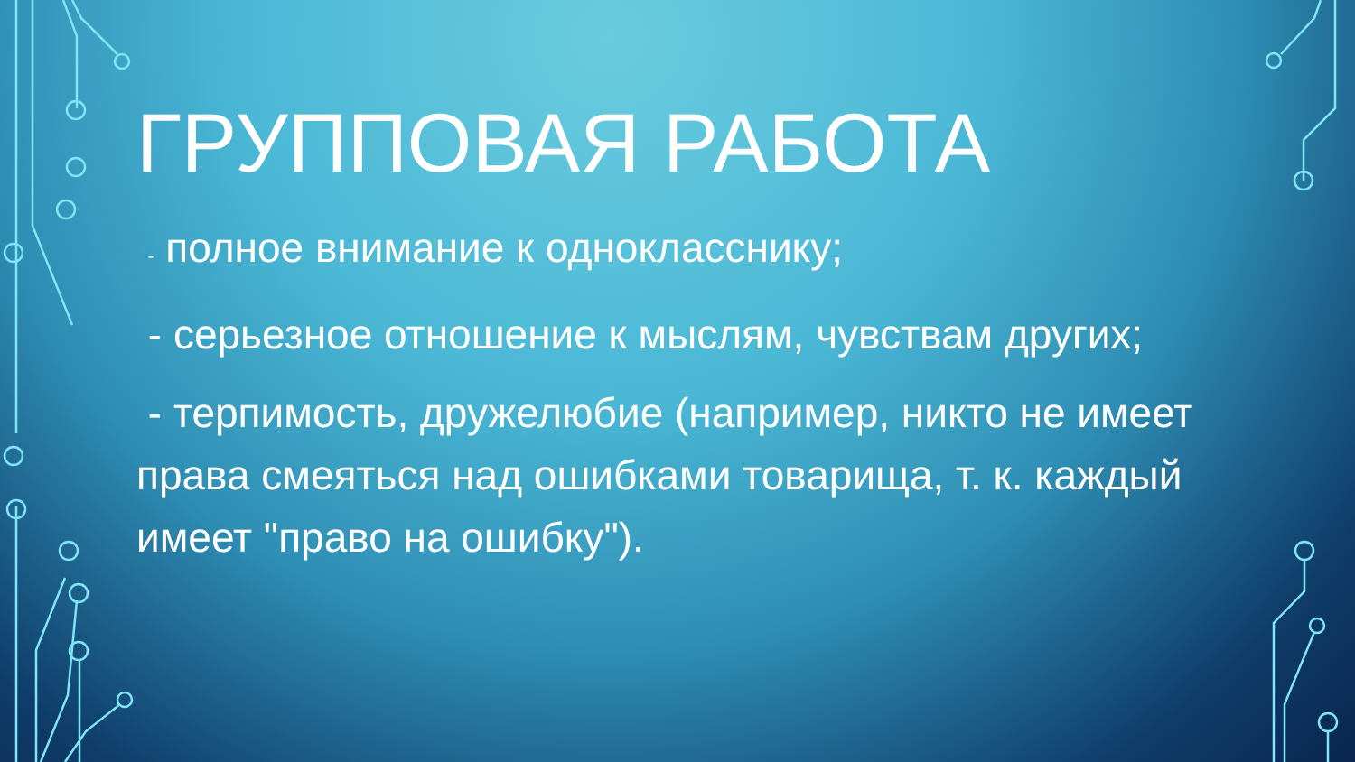ГРУППОВАЯ РАБОТА
- полное внимание к однокласснику;
- серьезное отношение к мыслям, чувствам других;
- терпимость, дружелюбие (например, никто не имеет права смеяться над ошибками товарища, т. к. каждый имеет "право на ошибку").